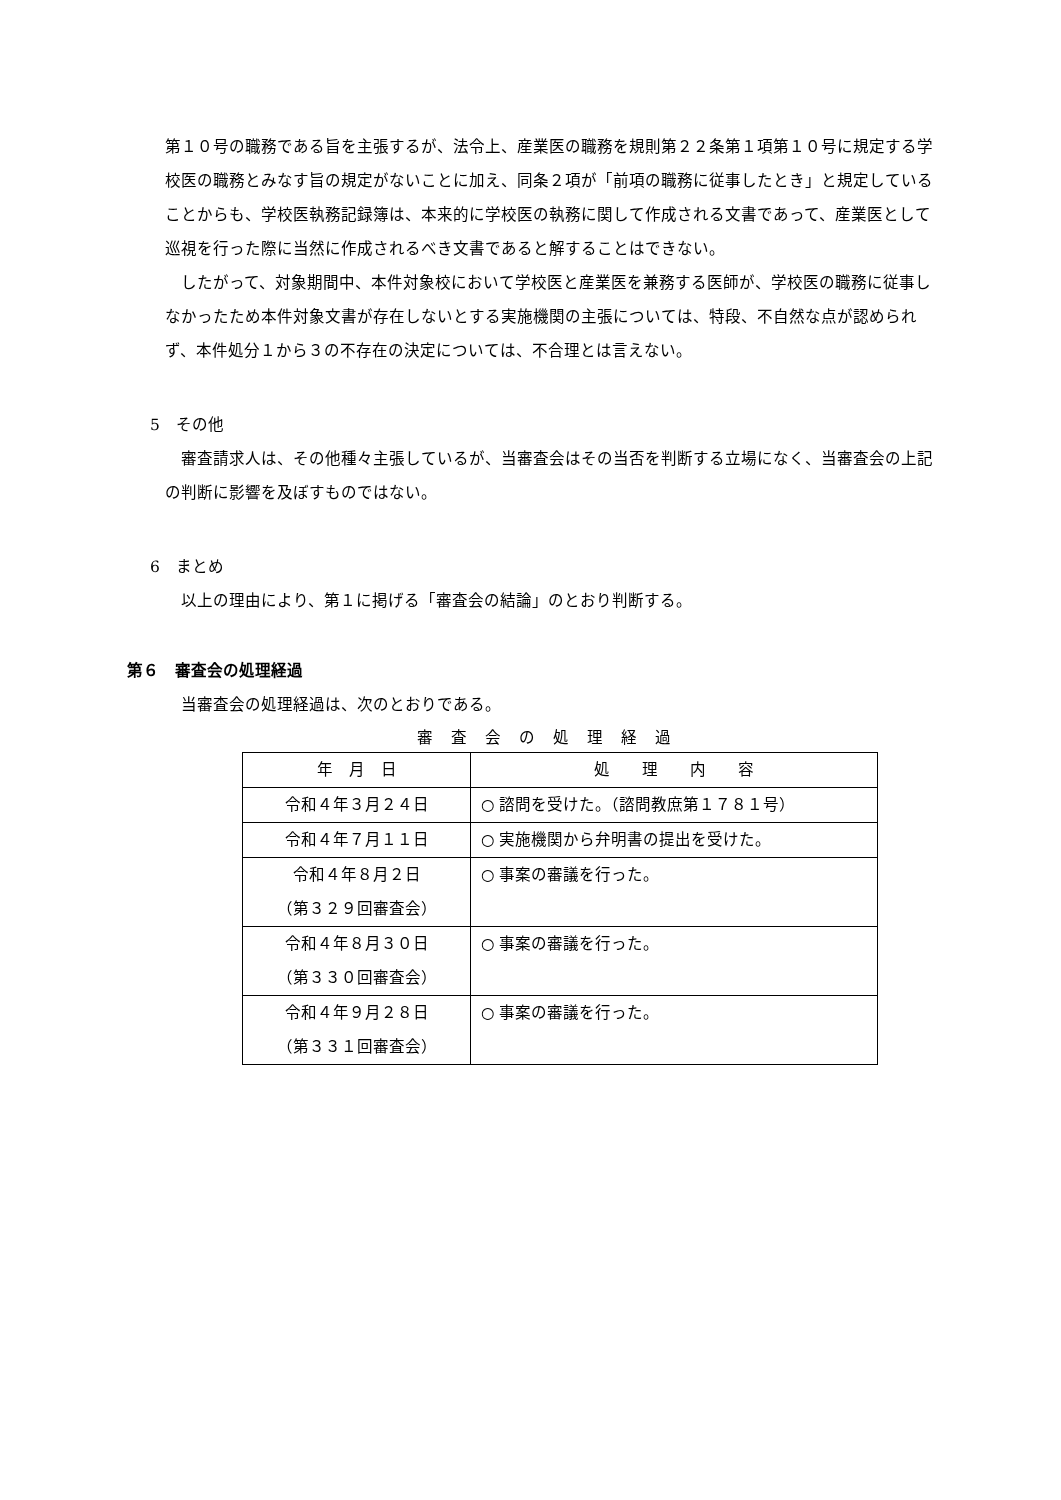第１０号の職務である旨を主張するが、法令上、産業医の職務を規則第２２条第１項第１０号に規定する学校医の職務とみなす旨の規定がないことに加え、同条２項が「前項の職務に従事したとき」と規定していることからも、学校医執務記録簿は、本来的に学校医の執務に関して作成される文書であって、産業医として巡視を行った際に当然に作成されるべき文書であると解することはできない。
したがって、対象期間中、本件対象校において学校医と産業医を兼務する医師が、学校医の職務に従事しなかったため本件対象文書が存在しないとする実施機関の主張については、特段、不自然な点が認められず、本件処分１から３の不存在の決定については、不合理とは言えない。
5　その他
審査請求人は、その他種々主張しているが、当審査会はその当否を判断する立場になく、当審査会の上記の判断に影響を及ぼすものではない。
6　まとめ
以上の理由により、第１に掲げる「審査会の結論」のとおり判断する。
第６　審査会の処理経過
当審査会の処理経過は、次のとおりである。
審査会の処理経過
| 年 月 日 | 処 理 内 容 |
| --- | --- |
| 令和４年３月２４日 | ○ 諮問を受けた。（諮問教庶第１７８１号） |
| 令和４年７月１１日 | ○ 実施機関から弁明書の提出を受けた。 |
| 令和４年８月２日 （第３２９回審査会） | ○ 事案の審議を行った。 |
| 令和４年８月３０日 （第３３０回審査会） | ○ 事案の審議を行った。 |
| 令和４年９月２８日 （第３３１回審査会） | ○ 事案の審議を行った。 |